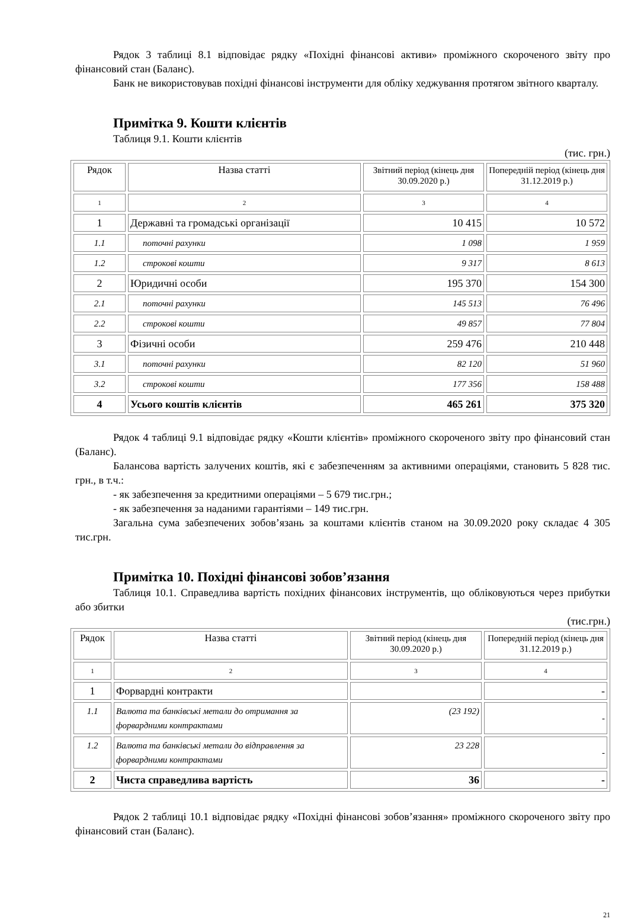Рядок 3 таблиці 8.1 відповідає рядку «Похідні фінансові активи» проміжного скороченого звіту про фінансовий стан (Баланс).
Банк не використовував похідні фінансові інструменти для обліку хеджування протягом звітного кварталу.
Примітка 9. Кошти клієнтів
Таблиця 9.1. Кошти клієнтів
(тис. грн.)
| Рядок | Назва статті | Звітний період (кінець дня 30.09.2020 р.) | Попередній період (кінець дня 31.12.2019 р.) |
| 1 | 2 | 3 | 4 |
| 1 | Державні та громадські організації | 10 415 | 10 572 |
| 1.1 | поточні рахунки | 1 098 | 1 959 |
| 1.2 | строкові кошти | 9 317 | 8 613 |
| 2 | Юридичні особи | 195 370 | 154 300 |
| 2.1 | поточні рахунки | 145 513 | 76 496 |
| 2.2 | строкові кошти | 49 857 | 77 804 |
| 3 | Фізичні особи | 259 476 | 210 448 |
| 3.1 | поточні рахунки | 82 120 | 51 960 |
| 3.2 | строкові кошти | 177 356 | 158 488 |
| 4 | Усього коштів клієнтів | 465 261 | 375 320 |
Рядок 4 таблиці 9.1 відповідає рядку «Кошти клієнтів» проміжного скороченого звіту про фінансовий стан (Баланс).
Балансова вартість залучених коштів, які є забезпеченням за активними операціями, становить 5 828 тис. грн., в т.ч.:
- як забезпечення за кредитними операціями – 5 679 тис.грн.;
- як забезпечення за наданими гарантіями – 149 тис.грн.
Загальна сума забезпечених зобов’язань за коштами клієнтів станом на 30.09.2020 року складає 4 305 тис.грн.
Примітка 10. Похідні фінансові зобов’язання
Таблиця 10.1. Справедлива вартість похідних фінансових інструментів, що обліковуються через прибутки або збитки
(тис.грн.)
| Рядок | Назва статті | Звітний період (кінець дня 30.09.2020 р.) | Попередній період (кінець дня 31.12.2019 р.) |
| 1 | 2 | 3 | 4 |
| 1 | Форвардні контракти | | - |
| 1.1 | Валюта та банківські метали до отримання за форвардними контрактами | (23 192) | - |
| 1.2 | Валюта та банківські метали до відправлення за форвардними контрактами | 23 228 | - |
| 2 | Чиста справедлива вартість | 36 | - |
Рядок 2 таблиці 10.1 відповідає рядку «Похідні фінансові зобов’язання» проміжного скороченого звіту про фінансовий стан (Баланс).
21